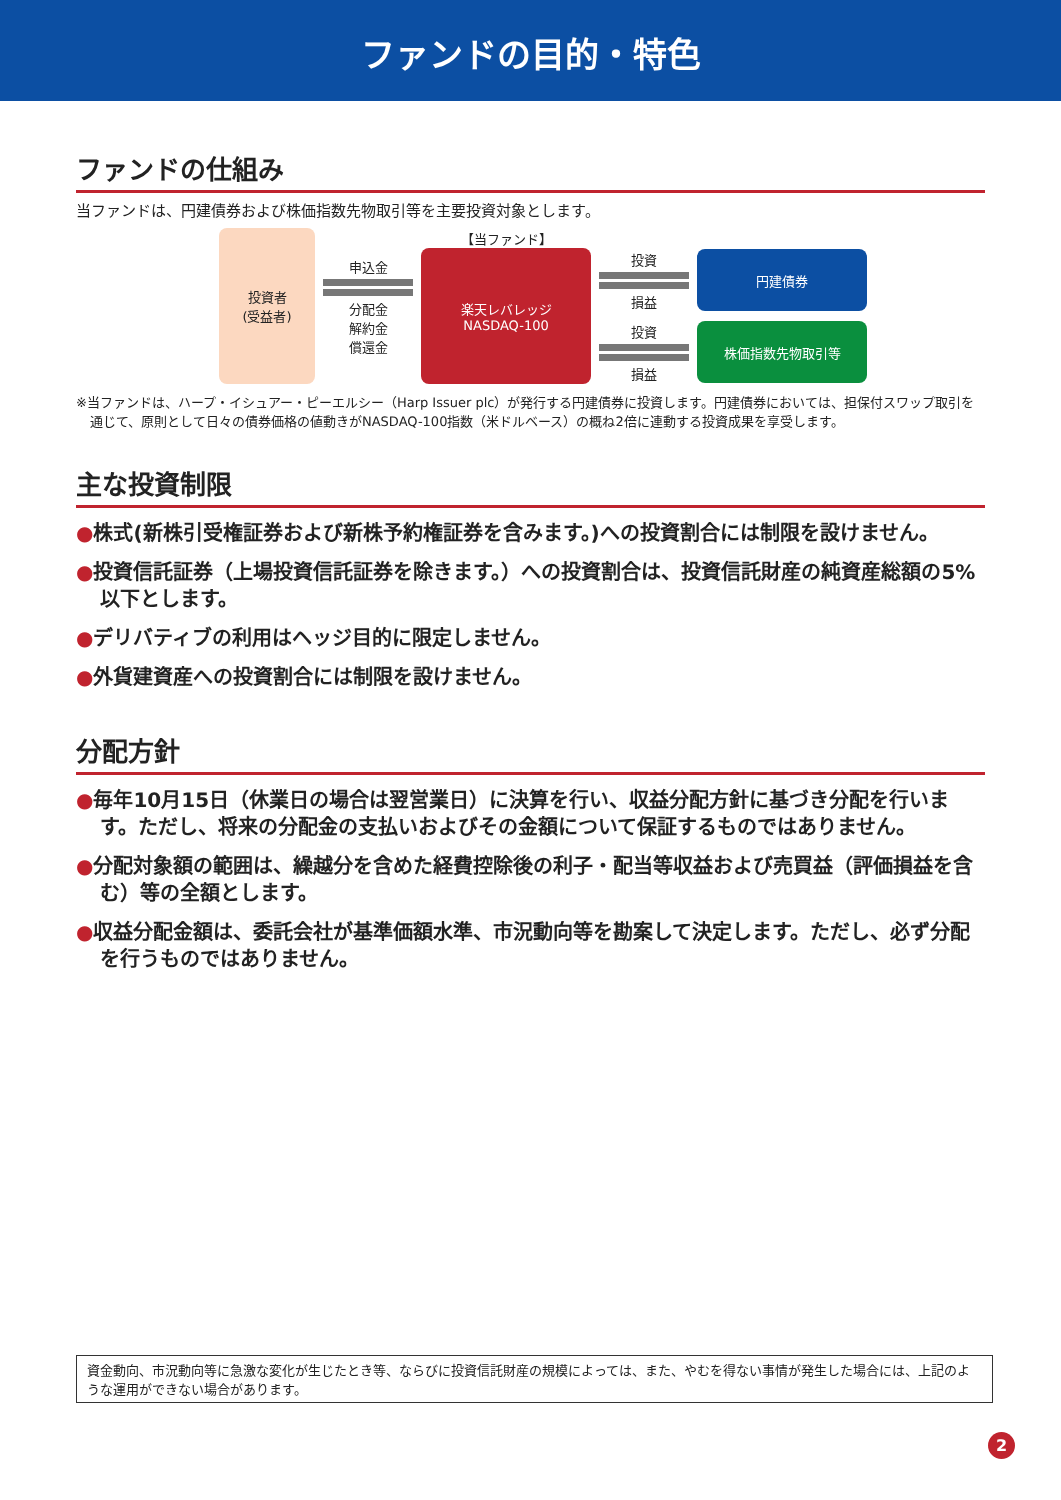ファンドの目的・特色
ファンドの仕組み
当ファンドは、円建債券および株価指数先物取引等を主要投資対象とします。
投資者
(受益者)
申込金
分配金
解約金
償還金
【当ファンド】
楽天レバレッジ
NASDAQ-100
投資
損益
円建債券
投資
損益
株価指数先物取引等
※当ファンドは、ハープ・イシュアー・ピーエルシー（Harp Issuer plc）が発行する円建債券に投資します。円建債券においては、担保付スワップ取引を通じて、原則として日々の債券価格の値動きがNASDAQ-100指数（米ドルベース）の概ね2倍に連動する投資成果を享受します。
主な投資制限
●株式(新株引受権証券および新株予約権証券を含みます。)への投資割合には制限を設けません。
●投資信託証券（上場投資信託証券を除きます。）への投資割合は、投資信託財産の純資産総額の5%以下とします。
●デリバティブの利用はヘッジ目的に限定しません。
●外貨建資産への投資割合には制限を設けません。
分配方針
●毎年10月15日（休業日の場合は翌営業日）に決算を行い、収益分配方針に基づき分配を行います。ただし、将来の分配金の支払いおよびその金額について保証するものではありません。
●分配対象額の範囲は、繰越分を含めた経費控除後の利子・配当等収益および売買益（評価損益を含む）等の全額とします。
●収益分配金額は、委託会社が基準価額水準、市況動向等を勘案して決定します。ただし、必ず分配を行うものではありません。
資金動向、市況動向等に急激な変化が生じたとき等、ならびに投資信託財産の規模によっては、また、やむを得ない事情が発生した場合には、上記のような運用ができない場合があります。
2